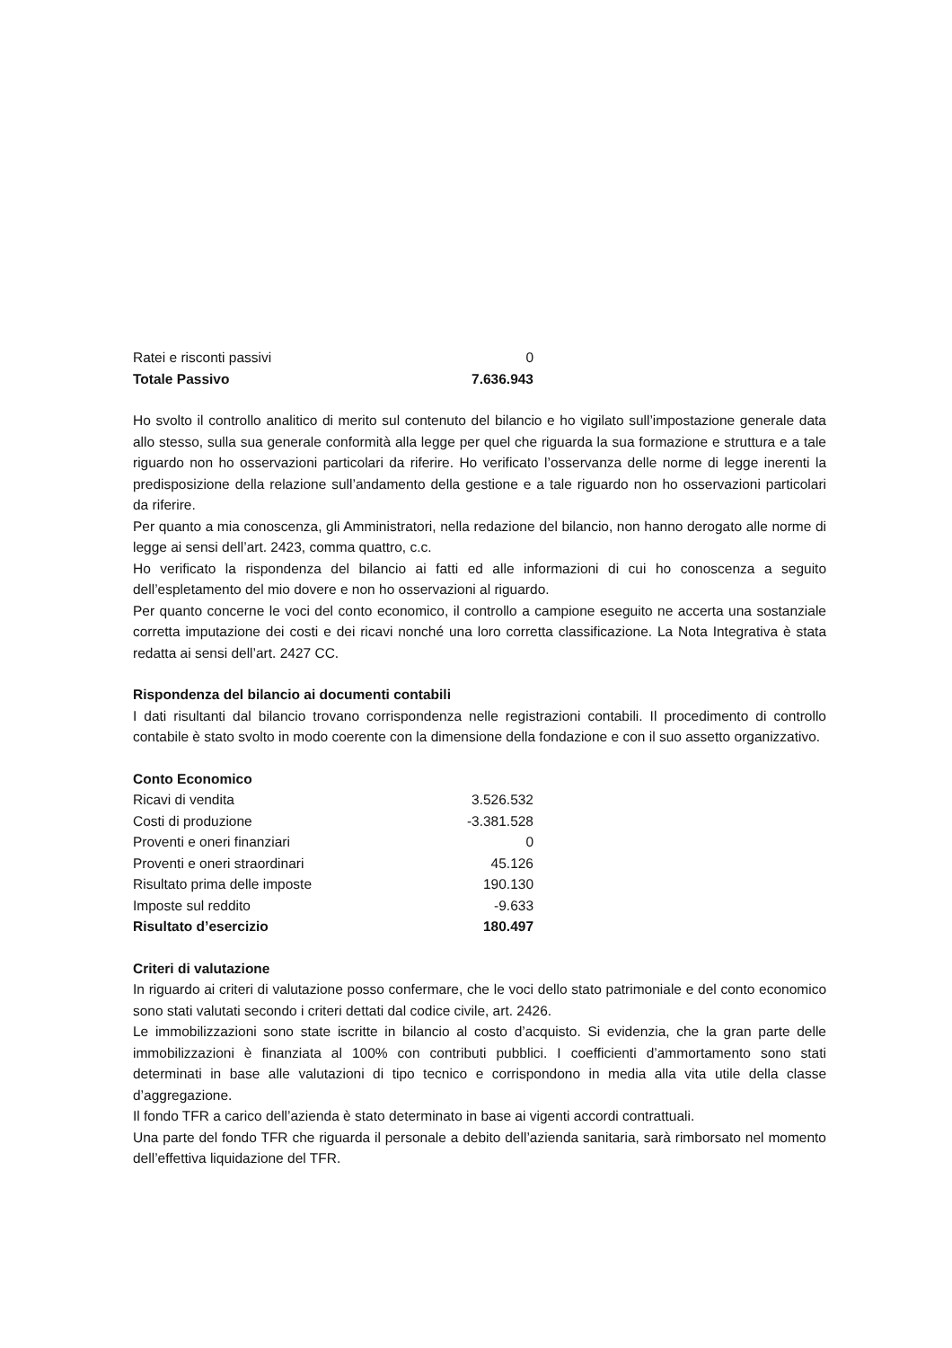| Ratei e risconti passivi | 0 |
| Totale Passivo | 7.636.943 |
Ho svolto il controllo analitico di merito sul contenuto del bilancio e ho vigilato sull’impostazione generale data allo stesso, sulla sua generale conformità alla legge per quel che riguarda la sua formazione e struttura e a tale riguardo non ho osservazioni particolari da riferire. Ho verificato l’osservanza delle norme di legge inerenti la predisposizione della relazione sull’andamento della gestione e a tale riguardo non ho osservazioni particolari da riferire.
Per quanto a mia conoscenza, gli Amministratori, nella redazione del bilancio, non hanno derogato alle norme di legge ai sensi dell’art. 2423, comma quattro, c.c.
Ho verificato la rispondenza del bilancio ai fatti ed alle informazioni di cui ho conoscenza a seguito dell’espletamento del mio dovere e non ho osservazioni al riguardo.
Per quanto concerne le voci del conto economico, il controllo a campione eseguito ne accerta una sostanziale corretta imputazione dei costi e dei ricavi nonché una loro corretta classificazione. La Nota Integrativa è stata redatta ai sensi dell’art. 2427 CC.
Rispondenza del bilancio ai documenti contabili
I dati risultanti dal bilancio trovano corrispondenza nelle registrazioni contabili. Il procedimento di controllo contabile è stato svolto in modo coerente con la dimensione della fondazione e con il suo assetto organizzativo.
Conto Economico
| Ricavi di vendita | 3.526.532 |
| Costi di produzione | -3.381.528 |
| Proventi e oneri finanziari | 0 |
| Proventi e oneri straordinari | 45.126 |
| Risultato prima delle imposte | 190.130 |
| Imposte sul reddito | -9.633 |
| Risultato d’esercizio | 180.497 |
Criteri di valutazione
In riguardo ai criteri di valutazione posso confermare, che le voci dello stato patrimoniale e del conto economico sono stati valutati secondo i criteri dettati dal codice civile, art. 2426.
Le immobilizzazioni sono state iscritte in bilancio al costo d’acquisto. Si evidenzia, che la gran parte delle immobilizzazioni è finanziata al 100% con contributi pubblici. I coefficienti d’ammortamento sono stati determinati in base alle valutazioni di tipo tecnico e corrispondono in media alla vita utile della classe d’aggregazione.
Il fondo TFR a carico dell’azienda è stato determinato in base ai vigenti accordi contrattuali.
Una parte del fondo TFR che riguarda il personale a debito dell’azienda sanitaria, sarà rimborsato nel momento dell’effettiva liquidazione del TFR.